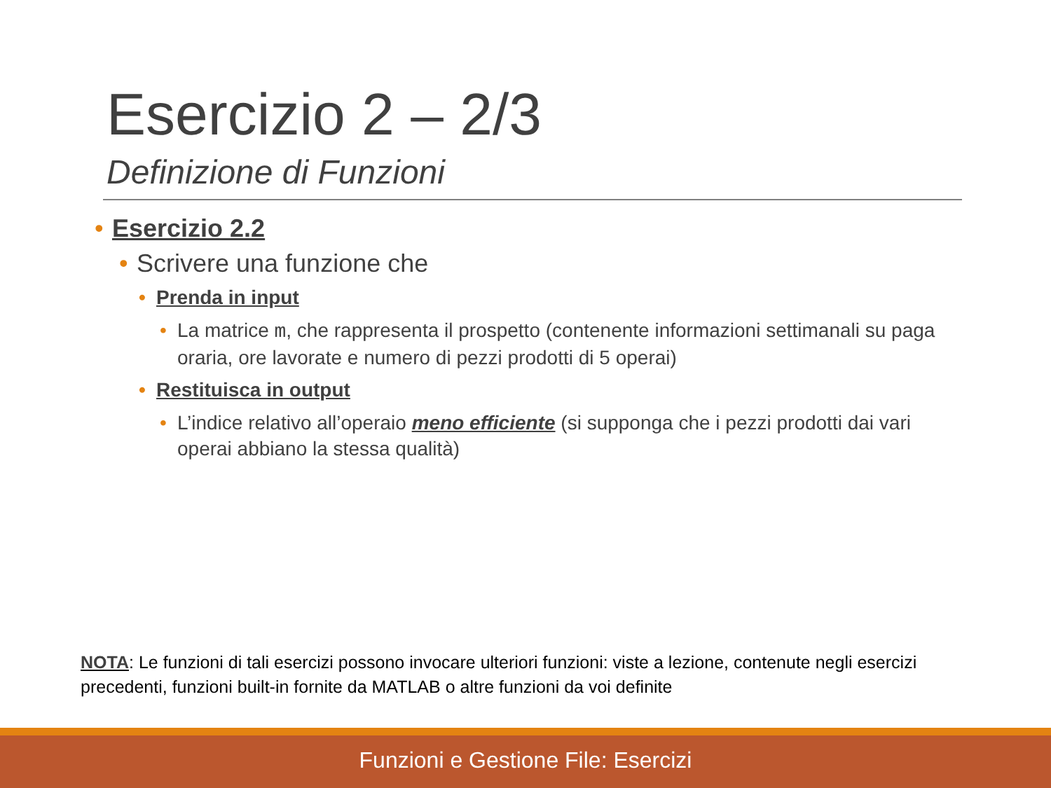Esercizio 2 – 2/3
Definizione di Funzioni
• Esercizio 2.2
• Scrivere una funzione che
• Prenda in input
• La matrice m, che rappresenta il prospetto (contenente informazioni settimanali su paga oraria, ore lavorate e numero di pezzi prodotti di 5 operai)
• Restituisca in output
• L’indice relativo all’operaio meno efficiente (si supponga che i pezzi prodotti dai vari operai abbiano la stessa qualità)
NOTA: Le funzioni di tali esercizi possono invocare ulteriori funzioni: viste a lezione, contenute negli esercizi precedenti, funzioni built-in fornite da MATLAB o altre funzioni da voi definite
Funzioni e Gestione File: Esercizi